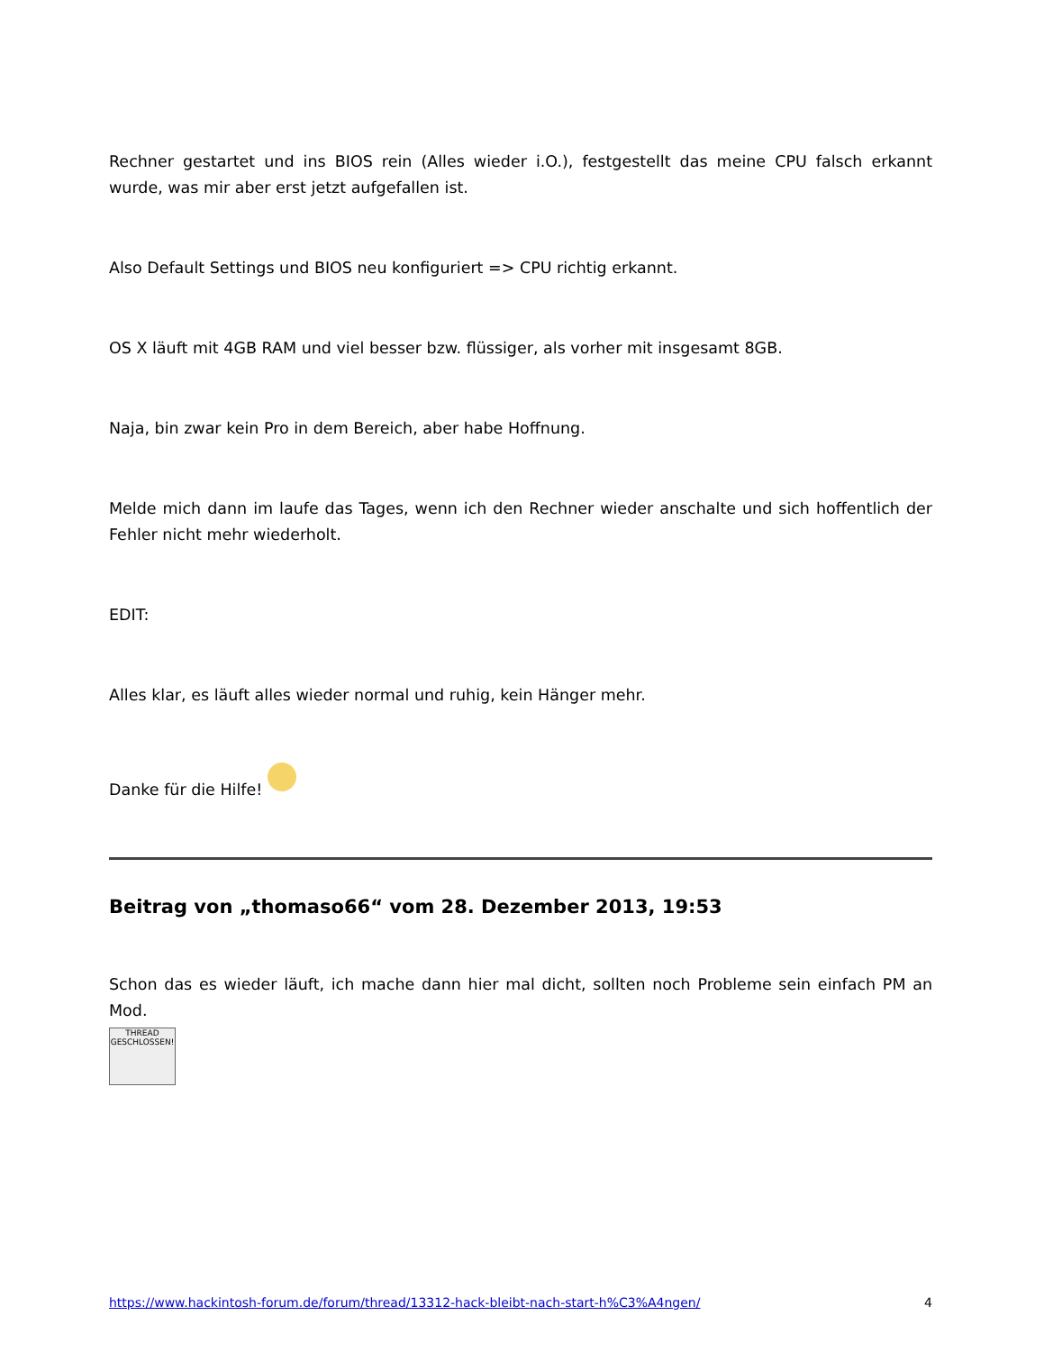Rechner gestartet und ins BIOS rein (Alles wieder i.O.), festgestellt das meine CPU falsch erkannt wurde, was mir aber erst jetzt aufgefallen ist.
Also Default Settings und BIOS neu konfiguriert => CPU richtig erkannt.
OS X läuft mit 4GB RAM und viel besser bzw. flüssiger, als vorher mit insgesamt 8GB.
Naja, bin zwar kein Pro in dem Bereich, aber habe Hoffnung.
Melde mich dann im laufe das Tages, wenn ich den Rechner wieder anschalte und sich hoffentlich der Fehler nicht mehr wiederholt.
EDIT:
Alles klar, es läuft alles wieder normal und ruhig, kein Hänger mehr.
Danke für die Hilfe!
Beitrag von „thomaso66“ vom 28. Dezember 2013, 19:53
Schon das es wieder läuft, ich mache dann hier mal dicht, sollten noch Probleme sein einfach PM an Mod.
THREAD
GESCHLOSSEN!
https://www.hackintosh-forum.de/forum/thread/13312-hack-bleibt-nach-start-h%C3%A4ngen/ 4